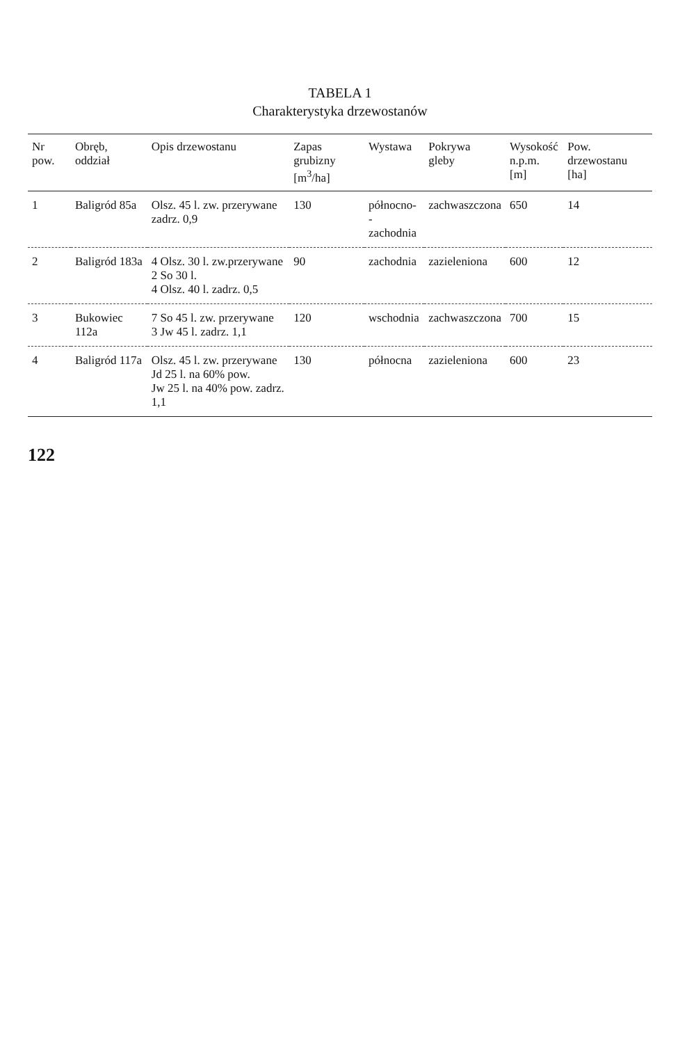TABELA 1
Charakterystyka drzewostanów
| Nr pow. | Obręb, oddział | Opis drzewostanu | Zapas grubizny [m<sup>3</sup>/ha] | Wystawa | Pokrywa gleby | Wysokość n.p.m. [m] | Pow. drzewostanu [ha] |
| --- | --- | --- | --- | --- | --- | --- | --- |
| 1 | Baligród 85a | Olsz. 45 l. zw. przerywane zadrz. 0,9 | 130 | północno- -zachodnia | zachwaszczona | 650 | 14 |
| 2 | Baligród 183a | 4 Olsz. 30 l. zw.przerywane 2 So 30 l. 4 Olsz. 40 l. zadrz. 0,5 | 90 | zachodnia | zazieleniona | 600 | 12 |
| 3 | Bukowiec 112a | 7 So 45 l. zw. przerywane 3 Jw 45 l. zadrz. 1,1 | 120 | wschodnia | zachwaszczona | 700 | 15 |
| 4 | Baligród 117a | Olsz. 45 l. zw. przerywane Jd 25 l. na 60% pow. Jw 25 l. na 40% pow. zadrz. 1,1 | 130 | północna | zazieleniona | 600 | 23 |
122